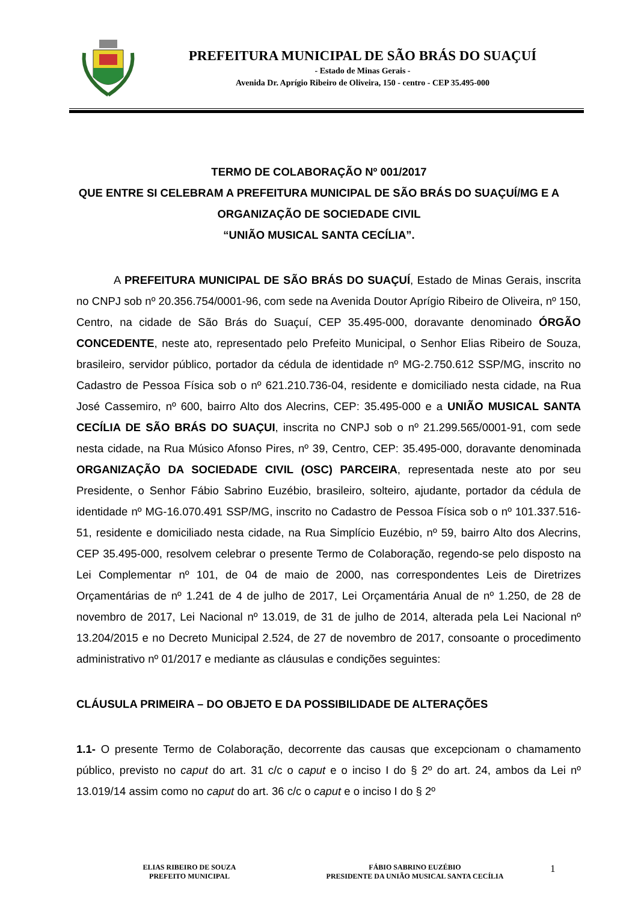PREFEITURA MUNICIPAL DE SÃO BRÁS DO SUAÇUÍ
- Estado de Minas Gerais -
Avenida Dr. Aprígio Ribeiro de Oliveira, 150 - centro - CEP 35.495-000
TERMO DE COLABORAÇÃO Nº 001/2017
QUE ENTRE SI CELEBRAM A PREFEITURA MUNICIPAL DE SÃO BRÁS DO SUAÇUÍ/MG E A ORGANIZAÇÃO DE SOCIEDADE CIVIL
“UNIÃO MUSICAL SANTA CECÍLIA”.
A PREFEITURA MUNICIPAL DE SÃO BRÁS DO SUAÇUÍ, Estado de Minas Gerais, inscrita no CNPJ sob nº 20.356.754/0001-96, com sede na Avenida Doutor Aprígio Ribeiro de Oliveira, nº 150, Centro, na cidade de São Brás do Suaçuí, CEP 35.495-000, doravante denominado ÓRGÃO CONCEDENTE, neste ato, representado pelo Prefeito Municipal, o Senhor Elias Ribeiro de Souza, brasileiro, servidor público, portador da cédula de identidade nº MG-2.750.612 SSP/MG, inscrito no Cadastro de Pessoa Física sob o nº 621.210.736-04, residente e domiciliado nesta cidade, na Rua José Cassemiro, nº 600, bairro Alto dos Alecrins, CEP: 35.495-000 e a UNIÃO MUSICAL SANTA CECÍLIA DE SÃO BRÁS DO SUAÇUI, inscrita no CNPJ sob o nº 21.299.565/0001-91, com sede nesta cidade, na Rua Músico Afonso Pires, nº 39, Centro, CEP: 35.495-000, doravante denominada ORGANIZAÇÃO DA SOCIEDADE CIVIL (OSC) PARCEIRA, representada neste ato por seu Presidente, o Senhor Fábio Sabrino Euzébio, brasileiro, solteiro, ajudante, portador da cédula de identidade nº MG-16.070.491 SSP/MG, inscrito no Cadastro de Pessoa Física sob o nº 101.337.516-51, residente e domiciliado nesta cidade, na Rua Simplício Euzébio, nº 59, bairro Alto dos Alecrins, CEP 35.495-000, resolvem celebrar o presente Termo de Colaboração, regendo-se pelo disposto na Lei Complementar nº 101, de 04 de maio de 2000, nas correspondentes Leis de Diretrizes Orçamentárias de nº 1.241 de 4 de julho de 2017, Lei Orçamentária Anual de nº 1.250, de 28 de novembro de 2017, Lei Nacional nº 13.019, de 31 de julho de 2014, alterada pela Lei Nacional nº 13.204/2015 e no Decreto Municipal 2.524, de 27 de novembro de 2017, consoante o procedimento administrativo nº 01/2017 e mediante as cláusulas e condições seguintes:
CLÁUSULA PRIMEIRA – DO OBJETO E DA POSSIBILIDADE DE ALTERAÇÕES
1.1- O presente Termo de Colaboração, decorrente das causas que excepcionam o chamamento público, previsto no caput do art. 31 c/c o caput e o inciso I do § 2º do art. 24, ambos da Lei nº 13.019/14 assim como no caput do art. 36 c/c o caput e o inciso I do § 2º
ELIAS RIBEIRO DE SOUZA
PREFEITO MUNICIPAL
FÁBIO SABRINO EUZÉBIO
PRESIDENTE DA UNIÃO MUSICAL SANTA CECÍLIA
1